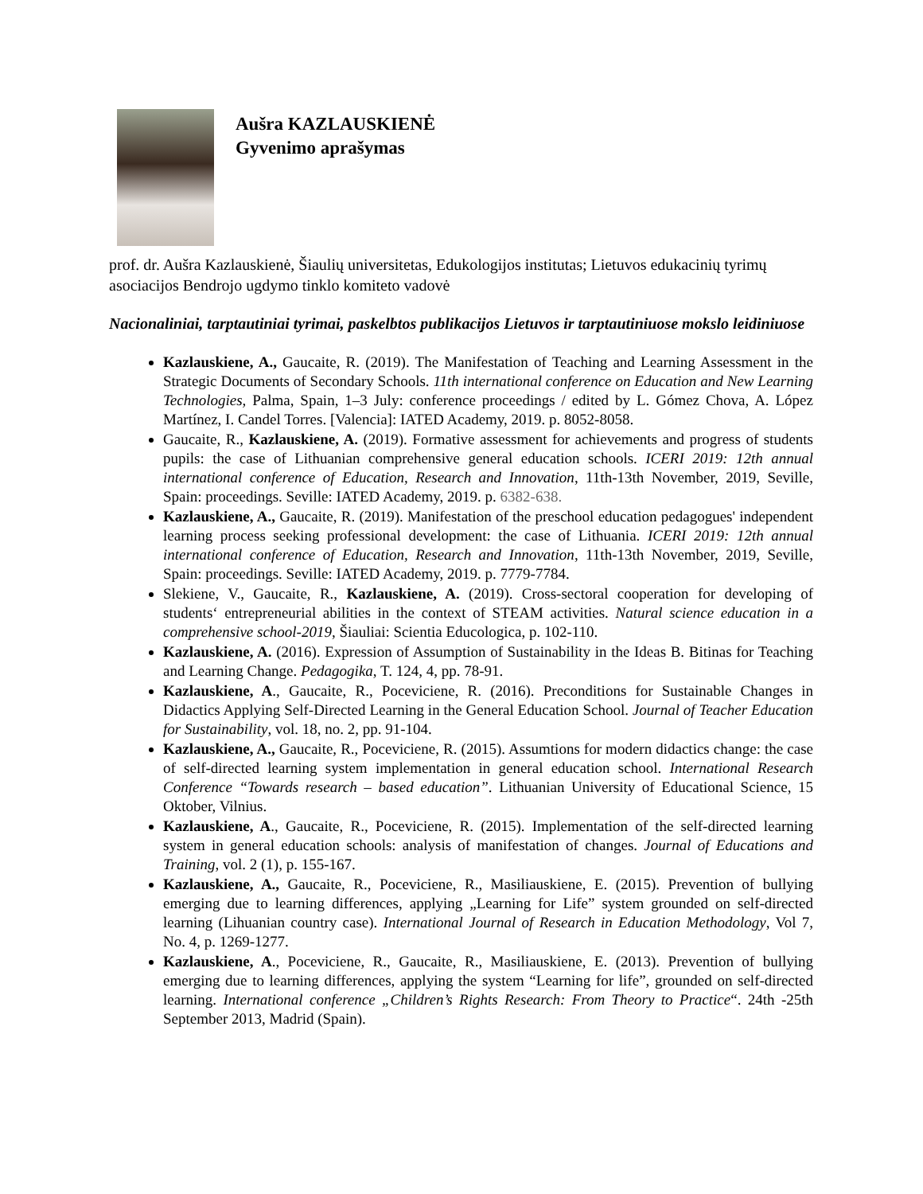Aušra KAZLAUSKIENĖ
Gyvenimo aprašymas
prof. dr. Aušra Kazlauskienė, Šiaulių universitetas, Edukologijos institutas; Lietuvos edukacinių tyrimų asociacijos Bendrojo ugdymo tinklo komiteto vadovė
Nacionaliniai, tarptautiniai tyrimai, paskelbtos publikacijos Lietuvos ir tarptautiniuose mokslo leidiniuose
Kazlauskiene, A., Gaucaite, R. (2019). The Manifestation of Teaching and Learning Assessment in the Strategic Documents of Secondary Schools. 11th international conference on Education and New Learning Technologies, Palma, Spain, 1–3 July: conference proceedings / edited by L. Gómez Chova, A. López Martínez, I. Candel Torres. [Valencia]: IATED Academy, 2019. p. 8052-8058.
Gaucaite, R., Kazlauskiene, A. (2019). Formative assessment for achievements and progress of students pupils: the case of Lithuanian comprehensive general education schools. ICERI 2019: 12th annual international conference of Education, Research and Innovation, 11th-13th November, 2019, Seville, Spain: proceedings. Seville: IATED Academy, 2019. p. 6382-638.
Kazlauskiene, A., Gaucaite, R. (2019). Manifestation of the preschool education pedagogues' independent learning process seeking professional development: the case of Lithuania. ICERI 2019: 12th annual international conference of Education, Research and Innovation, 11th-13th November, 2019, Seville, Spain: proceedings. Seville: IATED Academy, 2019. p. 7779-7784.
Slekiene, V., Gaucaite, R., Kazlauskiene, A. (2019). Cross-sectoral cooperation for developing of students‘ entrepreneurial abilities in the context of STEAM activities. Natural science education in a comprehensive school-2019, Šiauliai: Scientia Educologica, p. 102-110.
Kazlauskiene, A. (2016). Expression of Assumption of Sustainability in the Ideas B. Bitinas for Teaching and Learning Change. Pedagogika, T. 124, 4, pp. 78-91.
Kazlauskiene, A., Gaucaite, R., Poceviciene, R. (2016). Preconditions for Sustainable Changes in Didactics Applying Self-Directed Learning in the General Education School. Journal of Teacher Education for Sustainability, vol. 18, no. 2, pp. 91-104.
Kazlauskiene, A., Gaucaite, R., Poceviciene, R. (2015). Assumtions for modern didactics change: the case of self-directed learning system implementation in general education school. International Research Conference “Towards research – based education”. Lithuanian University of Educational Science, 15 Oktober, Vilnius.
Kazlauskiene, A., Gaucaite, R., Poceviciene, R. (2015). Implementation of the self-directed learning system in general education schools: analysis of manifestation of changes. Journal of Educations and Training, vol. 2 (1), p. 155-167.
Kazlauskiene, A., Gaucaite, R., Poceviciene, R., Masiliauskiene, E. (2015). Prevention of bullying emerging due to learning differences, applying „Learning for Life” system grounded on self-directed learning (Lihuanian country case). International Journal of Research in Education Methodology, Vol 7, No. 4, p. 1269-1277.
Kazlauskiene, A., Poceviciene, R., Gaucaite, R., Masiliauskiene, E. (2013). Prevention of bullying emerging due to learning differences, applying the system “Learning for life”, grounded on self-directed learning. International conference „Children’s Rights Research: From Theory to Practice“. 24th -25th September 2013, Madrid (Spain).